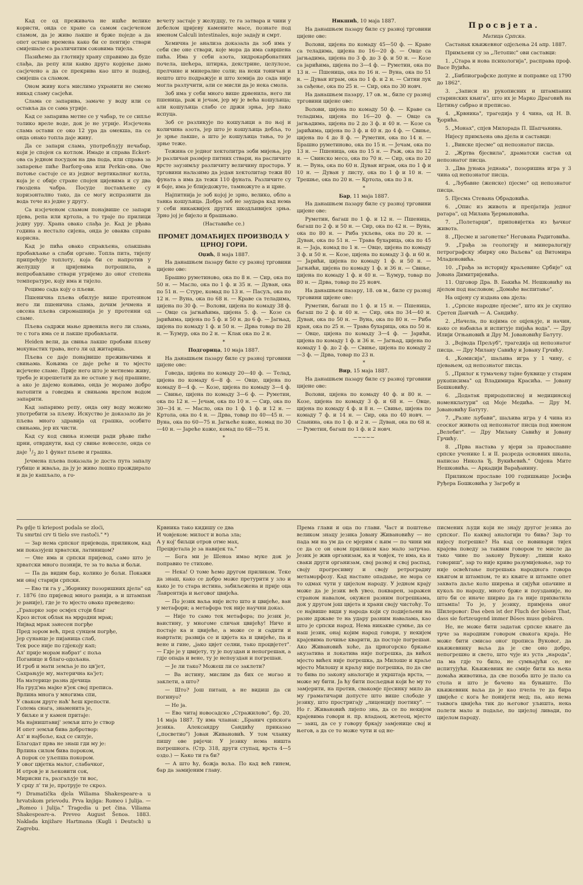Кад се од преживача не ишће велике користи, онда се хране са самом сасјеченом сламом, да је живо лакше и брже поједе а да опет остане времена како би се пентије ствари смијешале са различитим соковима тијела.
Пазићемо да глотнију храну справимо да буде слађа, да репу или какво друго корјење дамо сасјечено а да се прекрива као што и подвој, смијеша са сламом.
Оном живу кога мислимо ухранити не смемо никад сламу сасјећи.
Слама се запарива, замаче у воду или се оставља да се сама угрије.
Кад се запарива метне се у чабар, те се сипље толико вреле воде, док је не угрије. Изсјечена слама остави се око 12 ура да омекша, па се онда онако топла даје живу.
Да се запари слама, употребљују нечабар, који је спојен са котлом. Имаде и справа Eckert-ова са једном посудом на два пода, или справа за запарење пиће Barforg-ова или Perkin-ова. Ове потоње састоје се из једног вертикалног котла, која је с обије стране спојен цијевима и су два гвоздена чабра. Посуде постављене су хоризонтално тако, да се могу испразнити да вода тече из једне у другу.
Са изсјеченом сламом понајвише се запари пјева, репа или кртола, а то траје по прилици једну уру. Храна овако слађа је. Кад је рђава година а нестало сијена, онда је оваква справа корисна.
Кад је пића овако справљена, олакшава пробављање а слаби органе. Топла пита, тијелу припрећује топлоту, која би се напротив у желудцу и цријевима потрошила, а непробављиве ствари угријемо до оног степена температуре, коју има и тијело.
Рецимо сада коју о пљеви.
Пшенична пљева обилује више протеином него ли пшенична слама, дочим јечмена и овсена пљева сиромашнија је у протеини од сламе.
Пљева садржи мање дрвенила него ли слама, те с тога има се и лакше пробављати.
Heiden вели, да свиња лакше пробави пљеву мохунастих трава, него ли од житарица.
Пљева се даје понајвише преживачима и свињама. Коњима се даје реће и то мјесто исјечене сламе. Прије него што је метнемо живу, треба је изрешетати да не остане у њој прашине, а ако је дајемо коњима, онда је морамо добро натопити а говедма и свињама врелом водом запарити.
Кад запаримо репу, онда ону воду можемо употребити за пљеву. Искуство је доказало да је пљева много здравија од грашка, особито свињама, јер их чисти.
Кад су код свиња измеци ради рђаве пиће црни, отврднути, кад су свиње невеселе, онда се даје 1/2 до 1 фунат пљеве и грашка.
Јечмена пљева показала је доста пута запалу губице и жваља, да ју је живо лошко прождирало и да је кашљало, а го-
вечету застаје у желудцу, те га затвара и чини у дебелом цријеву камените масе, познате под именом Calculi intestinales, које задају и смрт.
Хемична је анализа доказала да зоб има у себи све оне ствари, које мора да има савршена пића. Има у себи азота, хидрокарбонатних почела, шећера, штирка, декстрине, целулозе, прелчине и минералне соли; на неки тоничан и нешто што подражује и што хемија до сада није могла разлучити, али се мисли да је нека смола.
Зоб има у себи много више дрвенила, него ли пшеница, раж и јечам, јер му је већа кошуљица; али кошуљица слабо се држи зрња, јер лако испуца.
Зоб се разликује по кошуљици а по њој и количина азота, јер што је кошуљица дебља, то је зрње лакше, а што је кошуљица тања, то је зрње теже.
Тежина се једног хектолитра зоби мијења, јер је различан размјер питних ствари, на рaсличите врсте заузимљу различиту величину простора. У трговини налазимо да један хектолитар тежи 80 фуната а има да тежи 110 фуната. Различите су и боје, има је блиједожуте, тамножуте а и црне.
Најпитнија је зоб којој је зрно, велико, обло а танка кошуљица. Добра зоб не заудара кад нема у себи никаквијех других шкодљивијех зрња. Зрно јој је бијело и брашњаво.
(Наставиће се.)
ПРОМЕТ ДОМАЋИЈЕХ ПРОИЗВОДА У ЦРНОЈ ГОРИ.
Оџић, 8 маја 1887.
На данашњем пазару биле су разној трговини цијене ове:
Брашно руметиново, ока по 8 н. — Сир, ока по 50 н. — Масло, ока по 1 ф. и 35 н. — Дуван, ока по 51 н. — Стуре, комад по 13 н. — Пасуљ, ока по 12 н. — Вуна, ока по 68 н. — Краве са теладима, цијена по 30 ф. — Волови, цијена по комаду 38 ф. — Овце са јагњићима, цијена 5. ф. — Козе са јарићима, цијена по 5 ф. и 50 н. до 6 ф. — Јагњад, цијена по комаду 1 ф. и 50 н. — Дрва товар по 28 н. — Ћумур, ока по 2 н. — Клак ока по 2 н.
*
Подгорица, 10 маја 1887.
На данашњем пазару биле су разној трговини цијене ове:
Говеда, цијена по комаду 20—40 ф. — Телад, цијена по комаду 6—8 ф. — Овце, цијена по комаду 8—4 ф. — Козе, цијена по комаду 3—4 ф. — Свиње, цијена по комаду 3—6 ф. — Руметин, ока по 12 н. — Јечам, ока по 10 н. — Сир, ока по 30—34 н. — Масло, ока по 1 ф. 1 ф. и 12 н. — Кртола, ока по 4 н. — Дрва, товар по 40—45 н. — Вуна, ока по 60—75 н. Јагњеће коже, комад по 30—40 н. — Јареће коже, комад по 68—75 н.
*
Никшић, 10 маја 1887.
На данашњем пазару биле су разној трговини цијене ове:
Волови, цијена по комаду 45—50 ф. — Краве са теладима, цијена по 16—20 ф. — Овце са јагњадима, цијена по 3 ф. до 3 ф. и 50 н. — Козе са јарићима, цијена по 3—4 ф. — Руметин, ока по 13 н. — Пшеница, ока по 16 н. — Вуна, ока по 51 н. — Дуван играм, ока по 1 ф. и 2 н. — Ситни лук за сађење, ока по 25 н. — Сир, ока по 30 новч.
На данашњем пазару, 17 ов. м., биле су разној трговини цијене ове:
Волови, цијена по комаду 50 ф. — Краве са теладима, цијена по 16—20 ф. — Овце са јагњадима, цијена по 2 до 3 ф. и 40 н. — Козе са јарићима, цијена по 3 ф. и 40 н. до 4 ф. — Свиње, цијена по 4 до 8 ф. — Руметин, ока по 14 н. — Брашно руметиново, ока по 15 н. — Јечам, ока по 13 н. — Пшеница, ока по 15 н. — Раж, ока по 12 н. — Свинско месо, ока по 70 н. — Сир, ока по 20 н. — Вуна, ока по 60 н. Дуван играм, ока по 1 ф и 10 н. — Дуван у листу, ока по 1 ф и 10 н. — Трешње, ока по 20 н. — Кртола, ока по 3 н.
*
Бар, 11 маја 1887.
На данашњем пазару биле су разној трговини цијене ове:
Руметин, багаш по 1 ф. и 12 н. — Пшеница, багаш по 2 ф. и 50 н. — Сир, ока по 42 н. — Вуна, ока по 80 н. — Риба укљева, ока по 20 н. — Дуван, ока по 51 н. — Трава бухарица, ока по 45 н. — Јаја, комад по 1 н. — Овце, цијена по комаду 3 ф. и 50 н. — Козе, цијена по комаду 3 ф. и 60 н. — Јарићи, цијена по комаду 1 ф. и 50 н. — Јагњићи, цијена по комаду 1 ф. и 36 н. — Свиње, цијена по комаду 1 ф. и 40 н. — Ћумур, товар по 80 н. — Дрва, товар по 25 новч.
На данашњем пазару, 18. ов м., биле су разној трговини цијене ове:
Руметин, багаш по 1 ф. и 15 н. — Пшеница, багаш по 2 ф. и 40 н. — Сир, ока по 34—40 н. Дуван, ока по 50 н. — Вуна, ока по 80 н. — Риба кран, ока по 25 н. — Трава бухарица, ока по 50 н. — Овце, цијена по комаду 3—4 ф. — Јарићи, цијена по комаду 1 ф. и 36 н. — Јагњад, цијена по комаду 1 ф. до 2 ф. — Свиње, цијена по комаду 2—3 ф. — Дрва, товар по 23 н.
*
Вир, 15 маја 1887.
На данашњем пазару биле су разној трговини цијене ове:
Волови, цијена по комаду 40 ф. и 80 н. — Козе, цијена по комаду 3 ф. и 68 н. — Овце, цијена по комаду 4 ф. и 8 н. — Свиње, цијена по комаду 7 ф. и 14 н. — Сир, ока по 40 новч. — Сланина, ока по 1 ф. и 2 н. — Дуван, ока по 68 н. — Руметин, багаш по 1 ф. и 2 новч.
~~~~~
Просвјета.
Матица Српска.
Састанак књижевног одјељења 24 апр. 1887.
Примљени су за „Летопис" ови саставци:
1. „Стара и нова психологија", расправа проф. Васе Вујића.
2. „Библиографске допуне и поправке од 1790 до 1862".
3. „Записи из рукописних и штампаних старинских књига", што их је Марко Драговић на Цетињу сабрао и преписао.
4. „Крвника", трагедија у 4 чина, од Н. В. Ђорића.
5. „Монах", спјев Милорада П. Шапчанина.
Нијесу примљена ова дјела и саставци:
1. „Винске пјесме" од непознатог писца.
2. „Жртва бјесвила", драматски састав од непознатог писца.
3. „Два јунака једнака", позоришна игра у 3 чина од непознатог писца.
4. „Љубавне (женске) пјесме" од непознатог писца.
5. Пјесма Стевана Обрадовића.
6. „Опис из живота и препјатија једног ратара", од Милана Ђермановића.
7. „Полетарци", приповијетка из ђачког живота.
8. „Пјесме и загонетке" Неговaна Радитовића.
9. „Грађа за геологију и минералогију петрографску збирку око Ваљева" од Витомира Младеновића.
10. „Грађа за историју краљевине Србије" од Јована Димитријевића.
11. Одговор Дра. В. Бакића М. Нешковићу на дјелом под насловом; „Домаће васпитање".
На оцјену су издана ова дјела:
1. „Српске народне пјесме", што их је скупио Сретен Данчић — А. Сандићу.
2. „Начела, по којима се оцјењује, и начин, како се набавља и испитује пијаћа вода". — Дру Илији Огњановић и Дру М. Јовановићу Батуту.
3. „Војвода Прељуб", трагедија од непознатог писца. — Дру Милану Савићу и Јовану Грчићу.
4. „Комисија", шаљива игра у 1 чину, с пјевањем, од непознатог писца.
5. „Прилог к тумачењу тајне буквице у старим рукописима" од Владимира Красића. — Јовану Бошковићу.
6. „Додатак природописној и медицинској номенклатури" од Моје Медића. — Дру М. Јовановићу Батуту.
7. „Разне љубави", шаљива игра у 4 чина из сеоског живота од непознатог писца под именом „Велебит". — Дру Милану Савићу и Јовану Грчићу.
8. „Прва настава у вјери за православне српске ученике I. и II. разреда основних школа, написао Никола Ђ. Вукићевић." Оцјена Мите Нешковића. — Аркадији Варађанину.
Приликом прославе 100 годишњице Јосифа Руђера Бошковића у Загребу и
Pa gdje ti kriepost podala se zloći,
Tu smrtni crv ti tielo sve rastoči." *)
— Зар нема српског пријевода, приликом, кад ми показујеш хрватски, латиницом?
— Оне има и српски пријевод, само што је хрватски много познији, те за то ваља и бољи.
— Па да видим бар, колико је бољи. Покажи ми онај старији српски.
— Ево ти га у „Зборнику позоришних дјела" од г. 1876 (по пријевод много ранији, а и штампан је раније), где је то мјесто овако преведено:
„Грахорке зоре осмјех стоји благ
Кроз исток облак на мрgодни мрак;
Нијвад мрак занесен погрђе
Пред зором већ, пред сунцем погрђе,
Jер сунанце је пијаница слаб,
Тек росе није по гдјекоју кап;
Ал' прије морам набрат' с поља
Поганице и благо-одољана.
И гроб и мати земља је по цв'јет,
Сахрањује му, матерична ка'јет;
На материце разна дјечица
На груд'ма мајке в'јек свој преписа.
Врлина многа у многима спи,
У сваком друге наћ' ћеш крепости.
Голема снага, знаменита је,
У биљке и у камен притаје:
Ма најништавиј' земљи што је створ
И опет земљи бива добротвор:
Ал' и најбоље, кад се силује,
Благодат прва не знаш гди му је:
Врлина силом бива пороком,
А порок се уљепша покором.
У овог цвјетка малог, слабачког,
И отров је и љековити сок,
Мирисни га, разгаљује ти вос,
У срцу л' ти је, протрује те скроз.
*) Dramatička djela Wiliama Shakespeare-a u hrvatskom prievodu. Prva knjiga: Romeo i Julija. — „Romeo i Julija." Tragedia u pet čina. Viliama Shakespeare-a. Preveo August Šenoa. 1883. Naklada knjižare Hartmana (Kugli i Deutsch) u Zagrebu.
Крвника тако кидишу се два
И човјеком: милост и воља зла;
А у кој' биљци отров отме мах,
Прецвјетала је за навијек та."
— Бога ми је Шеноа имао муке док је поправио те стихове.
— Нека! О томе ћемо другом приликом. Теке да знаш, како се добро може претурити у зло и како је то стара истина, забиљежена и прије оца Лаврентија и његовог цвијећа.
— По језик ваља није исто што и цвијеће, ван у метафори; а метафора тек није научни доказ.
— Није то само тек метафора; по језик је, ваистину, у многоме сличан цвијећу! Ниче и постаје ка и цвијеће, а може се и садити и навртати; развија се и цвјета ка и цвијеће, па и вене и гине, „јако цвјет селни, тако процвјетет". — Гдје је у цвијету, ту је поуздан и непогрешан, а гдје опада и вене, ту је непоуздан и погрешан.
— Је ли тако? Можеш ли се заклети?
— Ва истину, мислим да бих се могао и заклети, а што?
— Што? Још питаш, а не видиш да си погинуо?
— Не ја.
— Ево читај новосадско „Стражилово", бр. 20, 14 маја 1887. Ту има чланак: „Бранич српскога језика. Александру Сандићу приказао („посветио") Јован Живановић. У том чланку пишу ове ријечи: У језику нема ништа погрешнога. (Стр. 318, други ступац, врста 4—5 оздо.) — Како ти га би?
— А што ћу, божја воља. По кад већ гинем, бар да замијеним главу.
Према глави и оца по глави. Част и поштење великом знацу језика Јовану Живановићу — не пада ми на ум да се мјерим с њим — по чини ми се да се он овом приликом као мало затрчао. Језик је жив организам, ка и човјек, те има, ка и сваки други организам, свој развој и свој распад, своју прогресивну и своју ретрограднy метаморфозу. Кад настане опадање, не мора се то одмах чути у цијелом народу. У једном крају може да је језик већ увео, покварен, заражен страном навалом, окужен разним погрешкама, док у другом још цвјета и храни своју чистоћу. То се највише види у народа који су подијељени на разне државе те на удару разним навалама, као што је српски народ. Нема никакве сумње, да се наш језик, онај којим народ говори, у некијем крајевима почиње кварити, да постаје погрешан. Ако Живановић хоће, да црногорско бркање акузатива и локатива није погрешка, да вићох мјесто вићех није погрешка, да Милоше и краље мјесто Милошу и краљу није погрешка, по да све то бива по закону аналогије и укрштаја врста, — може му бити. Ја ћу бити посљедњи који ће му то замјерити, на против, свакомје пјесинку мило да му граматичари допусте што више слободе у језику, што простригају „лиценцију поетику". — Но г. Живановић лијепо зна, да се по некијем крајевима говори н. пр. владаоц, жетеоц, мјесто — заиц, да се у говору бркају замјенице свој и његов, а да се то може чути и од не-
писмених људи који не знају другог језика до српског. По каквој аналогији то бива? Зар то нијесу погрешке? На кад се новинари тијех крајева поведу за таквим говором те мисле да тако чине по закону Вукову: „пиши како говориш", зар то није криво разумијевање, зар то није освећтање погрешака народнога говора књигом и штампом, те из књиге и штампе опет захвата даље коло ширења и сијући опачине и кукољ по народу, много брже и поузданије, но што би се иначе ширио да га није прихватила штампа! То је, у језику, примјена оног Шилеровог: Das eben ist der Fluch der bösen That, dass sie fortzeugend immer Böses muss gebären.
Не, не може бити задатак српске књиге да трче за народним говором свакога краја. Не може бити смисао оног прописа Вуковог, да књижевнику ваља да је све оно добро, непогрешно и свето, што чује из уста „народа", па ма гдје то било, не сумњајући се, не испитујући. Књижевник не смије бити ка њека домаћа животиња, да све позоба што је пало са стола и што је бачено на буњиште. По књижевник ваља да је као пчела те да бира цвијеће с кога ће понијети мед; па, ако нема таквога цвијећа тик до његовог уљишта, нека полети мало и подаље, по цијелој ливади, по цијелом пароду.